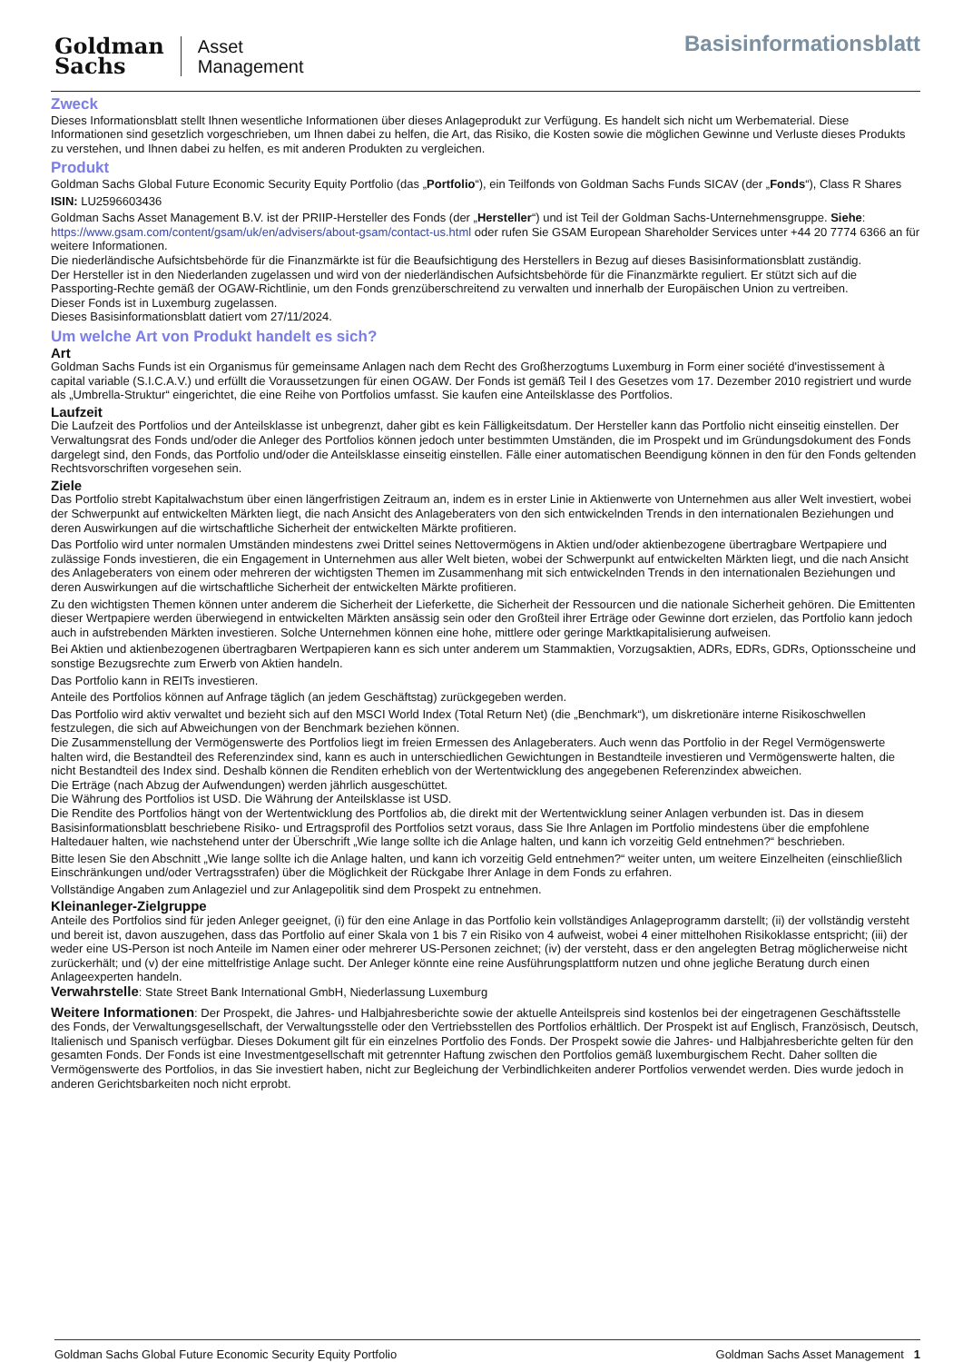Goldman
Sachs
Asset
Management
Basisinformationsblatt
Zweck
Dieses Informationsblatt stellt Ihnen wesentliche Informationen über dieses Anlageprodukt zur Verfügung. Es handelt sich nicht um Werbematerial. Diese Informationen sind gesetzlich vorgeschrieben, um Ihnen dabei zu helfen, die Art, das Risiko, die Kosten sowie die möglichen Gewinne und Verluste dieses Produkts zu verstehen, und Ihnen dabei zu helfen, es mit anderen Produkten zu vergleichen.
Produkt
Goldman Sachs Global Future Economic Security Equity Portfolio (das „Portfolio“), ein Teilfonds von Goldman Sachs Funds SICAV (der „Fonds“), Class R Shares
ISIN: LU2596603436
Goldman Sachs Asset Management B.V. ist der PRIIP-Hersteller des Fonds (der „Hersteller“) und ist Teil der Goldman Sachs-Unternehmensgruppe. Siehe: https://www.gsam.com/content/gsam/uk/en/advisers/about-gsam/contact-us.html oder rufen Sie GSAM European Shareholder Services unter +44 20 7774 6366 an für weitere Informationen.
Die niederländische Aufsichtsbehörde für die Finanzmärkte ist für die Beaufsichtigung des Herstellers in Bezug auf dieses Basisinformationsblatt zuständig.
Der Hersteller ist in den Niederlanden zugelassen und wird von der niederländischen Aufsichtsbehörde für die Finanzmärkte reguliert. Er stützt sich auf die Passporting-Rechte gemäß der OGAW-Richtlinie, um den Fonds grenzüberschreitend zu verwalten und innerhalb der Europäischen Union zu vertreiben.
Dieser Fonds ist in Luxemburg zugelassen.
Dieses Basisinformationsblatt datiert vom 27/11/2024.
Um welche Art von Produkt handelt es sich?
Art
Goldman Sachs Funds ist ein Organismus für gemeinsame Anlagen nach dem Recht des Großherzogtums Luxemburg in Form einer société d'investissement à capital variable (S.I.C.A.V.) und erfüllt die Voraussetzungen für einen OGAW. Der Fonds ist gemäß Teil I des Gesetzes vom 17. Dezember 2010 registriert und wurde als „Umbrella-Struktur“ eingerichtet, die eine Reihe von Portfolios umfasst. Sie kaufen eine Anteilsklasse des Portfolios.
Laufzeit
Die Laufzeit des Portfolios und der Anteilsklasse ist unbegrenzt, daher gibt es kein Fälligkeitsdatum. Der Hersteller kann das Portfolio nicht einseitig einstellen. Der Verwaltungsrat des Fonds und/oder die Anleger des Portfolios können jedoch unter bestimmten Umständen, die im Prospekt und im Gründungsdokument des Fonds dargelegt sind, den Fonds, das Portfolio und/oder die Anteilsklasse einseitig einstellen. Fälle einer automatischen Beendigung können in den für den Fonds geltenden Rechtsvorschriften vorgesehen sein.
Ziele
Das Portfolio strebt Kapitalwachstum über einen längerfristigen Zeitraum an, indem es in erster Linie in Aktienwerte von Unternehmen aus aller Welt investiert, wobei der Schwerpunkt auf entwickelten Märkten liegt, die nach Ansicht des Anlageberaters von den sich entwickelnden Trends in den internationalen Beziehungen und deren Auswirkungen auf die wirtschaftliche Sicherheit der entwickelten Märkte profitieren.
Das Portfolio wird unter normalen Umständen mindestens zwei Drittel seines Nettovermögens in Aktien und/oder aktienbezogene übertragbare Wertpapiere und zulässige Fonds investieren, die ein Engagement in Unternehmen aus aller Welt bieten, wobei der Schwerpunkt auf entwickelten Märkten liegt, und die nach Ansicht des Anlageberaters von einem oder mehreren der wichtigsten Themen im Zusammenhang mit sich entwickelnden Trends in den internationalen Beziehungen und deren Auswirkungen auf die wirtschaftliche Sicherheit der entwickelten Märkte profitieren.
Zu den wichtigsten Themen können unter anderem die Sicherheit der Lieferkette, die Sicherheit der Ressourcen und die nationale Sicherheit gehören. Die Emittenten dieser Wertpapiere werden überwiegend in entwickelten Märkten ansässig sein oder den Großteil ihrer Erträge oder Gewinne dort erzielen, das Portfolio kann jedoch auch in aufstrebenden Märkten investieren. Solche Unternehmen können eine hohe, mittlere oder geringe Marktkapitalisierung aufweisen.
Bei Aktien und aktienbezogenen übertragbaren Wertpapieren kann es sich unter anderem um Stammaktien, Vorzugsaktien, ADRs, EDRs, GDRs, Optionsscheine und sonstige Bezugsrechte zum Erwerb von Aktien handeln.
Das Portfolio kann in REITs investieren.
Anteile des Portfolios können auf Anfrage täglich (an jedem Geschäftstag) zurückgegeben werden.
Das Portfolio wird aktiv verwaltet und bezieht sich auf den MSCI World Index (Total Return Net) (die „Benchmark“), um diskretionäre interne Risikoschwellen festzulegen, die sich auf Abweichungen von der Benchmark beziehen können.
Die Zusammenstellung der Vermögenswerte des Portfolios liegt im freien Ermessen des Anlageberaters. Auch wenn das Portfolio in der Regel Vermögenswerte halten wird, die Bestandteil des Referenzindex sind, kann es auch in unterschiedlichen Gewichtungen in Bestandteile investieren und Vermögenswerte halten, die nicht Bestandteil des Index sind. Deshalb können die Renditen erheblich von der Wertentwicklung des angegebenen Referenzindex abweichen.
Die Erträge (nach Abzug der Aufwendungen) werden jährlich ausgeschüttet.
Die Währung des Portfolios ist USD. Die Währung der Anteilsklasse ist USD.
Die Rendite des Portfolios hängt von der Wertentwicklung des Portfolios ab, die direkt mit der Wertentwicklung seiner Anlagen verbunden ist. Das in diesem Basisinformationsblatt beschriebene Risiko- und Ertragsprofil des Portfolios setzt voraus, dass Sie Ihre Anlagen im Portfolio mindestens über die empfohlene Haltedauer halten, wie nachstehend unter der Überschrift „Wie lange sollte ich die Anlage halten, und kann ich vorzeitig Geld entnehmen?“ beschrieben.
Bitte lesen Sie den Abschnitt „Wie lange sollte ich die Anlage halten, und kann ich vorzeitig Geld entnehmen?“ weiter unten, um weitere Einzelheiten (einschließlich Einschränkungen und/oder Vertragsstrafen) über die Möglichkeit der Rückgabe Ihrer Anlage in dem Fonds zu erfahren.
Vollständige Angaben zum Anlageziel und zur Anlagepolitik sind dem Prospekt zu entnehmen.
Kleinanleger-Zielgruppe
Anteile des Portfolios sind für jeden Anleger geeignet, (i) für den eine Anlage in das Portfolio kein vollständiges Anlageprogramm darstellt; (ii) der vollständig versteht und bereit ist, davon auszugehen, dass das Portfolio auf einer Skala von 1 bis 7 ein Risiko von 4 aufweist, wobei 4 einer mittelhohen Risikoklasse entspricht; (iii) der weder eine US-Person ist noch Anteile im Namen einer oder mehrerer US-Personen zeichnet; (iv) der versteht, dass er den angelegten Betrag möglicherweise nicht zurückerhält; und (v) der eine mittelfristige Anlage sucht. Der Anleger könnte eine reine Ausführungsplattform nutzen und ohne jegliche Beratung durch einen Anlageexperten handeln.
Verwahrstelle: State Street Bank International GmbH, Niederlassung Luxemburg
Weitere Informationen: Der Prospekt, die Jahres- und Halbjahresberichte sowie der aktuelle Anteilspreis sind kostenlos bei der eingetragenen Geschäftsstelle des Fonds, der Verwaltungsgesellschaft, der Verwaltungsstelle oder den Vertriebsstellen des Portfolios erhältlich. Der Prospekt ist auf Englisch, Französisch, Deutsch, Italienisch und Spanisch verfügbar. Dieses Dokument gilt für ein einzelnes Portfolio des Fonds. Der Prospekt sowie die Jahres- und Halbjahresberichte gelten für den gesamten Fonds. Der Fonds ist eine Investmentgesellschaft mit getrennter Haftung zwischen den Portfolios gemäß luxemburgischem Recht. Daher sollten die Vermögenswerte des Portfolios, in das Sie investiert haben, nicht zur Begleichung der Verbindlichkeiten anderer Portfolios verwendet werden. Dies wurde jedoch in anderen Gerichtsbarkeiten noch nicht erprobt.
Goldman Sachs Global Future Economic Security Equity Portfolio Goldman Sachs Asset Management 1